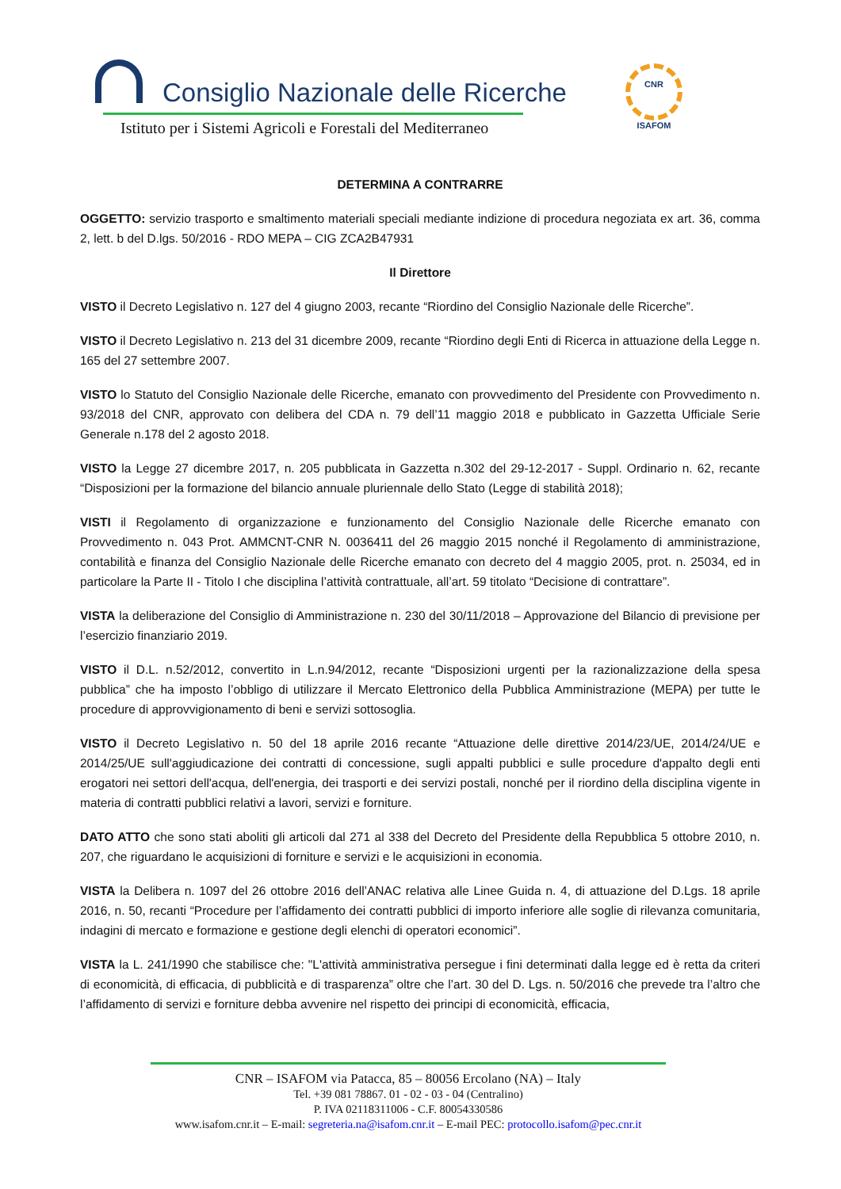Consiglio Nazionale delle Ricerche
Istituto per i Sistemi Agricoli e Forestali del Mediterraneo
CNR
ISAFOM
DETERMINA A CONTRARRE
OGGETTO: servizio trasporto e smaltimento materiali speciali mediante indizione di procedura negoziata ex art. 36, comma 2, lett. b del D.lgs. 50/2016 - RDO MEPA – CIG ZCA2B47931
Il Direttore
VISTO il Decreto Legislativo n. 127 del 4 giugno 2003, recante “Riordino del Consiglio Nazionale delle Ricerche”.
VISTO il Decreto Legislativo n. 213 del 31 dicembre 2009, recante “Riordino degli Enti di Ricerca in attuazione della Legge n. 165 del 27 settembre 2007.
VISTO lo Statuto del Consiglio Nazionale delle Ricerche, emanato con provvedimento del Presidente con Provvedimento n. 93/2018 del CNR, approvato con delibera del CDA n. 79 dell’11 maggio 2018 e pubblicato in Gazzetta Ufficiale Serie Generale n.178 del 2 agosto 2018.
VISTO la Legge 27 dicembre 2017, n. 205 pubblicata in Gazzetta n.302 del 29-12-2017 - Suppl. Ordinario n. 62, recante “Disposizioni per la formazione del bilancio annuale pluriennale dello Stato (Legge di stabilità 2018);
VISTI il Regolamento di organizzazione e funzionamento del Consiglio Nazionale delle Ricerche emanato con Provvedimento n. 043 Prot. AMMCNT-CNR N. 0036411 del 26 maggio 2015 nonché il Regolamento di amministrazione, contabilità e finanza del Consiglio Nazionale delle Ricerche emanato con decreto del 4 maggio 2005, prot. n. 25034, ed in particolare la Parte II - Titolo I che disciplina l’attività contrattuale, all’art. 59 titolato “Decisione di contrattare”.
VISTA la deliberazione del Consiglio di Amministrazione n. 230 del 30/11/2018 – Approvazione del Bilancio di previsione per l’esercizio finanziario 2019.
VISTO il D.L. n.52/2012, convertito in L.n.94/2012, recante “Disposizioni urgenti per la razionalizzazione della spesa pubblica” che ha imposto l’obbligo di utilizzare il Mercato Elettronico della Pubblica Amministrazione (MEPA) per tutte le procedure di approvvigionamento di beni e servizi sottosoglia.
VISTO il Decreto Legislativo n. 50 del 18 aprile 2016 recante “Attuazione delle direttive 2014/23/UE, 2014/24/UE e 2014/25/UE sull'aggiudicazione dei contratti di concessione, sugli appalti pubblici e sulle procedure d'appalto degli enti erogatori nei settori dell'acqua, dell'energia, dei trasporti e dei servizi postali, nonché per il riordino della disciplina vigente in materia di contratti pubblici relativi a lavori, servizi e forniture.
DATO ATTO che sono stati aboliti gli articoli dal 271 al 338 del Decreto del Presidente della Repubblica 5 ottobre 2010, n. 207, che riguardano le acquisizioni di forniture e servizi e le acquisizioni in economia.
VISTA la Delibera n. 1097 del 26 ottobre 2016 dell’ANAC relativa alle Linee Guida n. 4, di attuazione del D.Lgs. 18 aprile 2016, n. 50, recanti “Procedure per l’affidamento dei contratti pubblici di importo inferiore alle soglie di rilevanza comunitaria, indagini di mercato e formazione e gestione degli elenchi di operatori economici”.
VISTA la L. 241/1990 che stabilisce che: "L'attività amministrativa persegue i fini determinati dalla legge ed è retta da criteri di economicità, di efficacia, di pubblicità e di trasparenza” oltre che l’art. 30 del D. Lgs. n. 50/2016 che prevede tra l’altro che l’affidamento di servizi e forniture debba avvenire nel rispetto dei principi di economicità, efficacia,
CNR – ISAFOM via Patacca, 85 – 80056 Ercolano (NA) – Italy
Tel. +39 081 78867. 01 - 02 - 03 - 04 (Centralino)
P. IVA 02118311006 - C.F. 80054330586
www.isafom.cnr.it – E-mail: segreteria.na@isafom.cnr.it – E-mail PEC: protocollo.isafom@pec.cnr.it